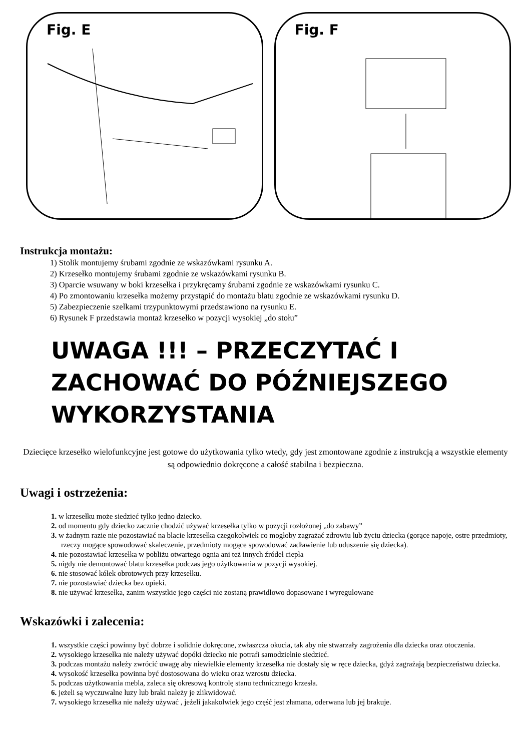Fig. E Fig. F
Instrukcja montażu:
1) Stolik montujemy śrubami zgodnie ze wskazówkami rysunku A.
2) Krzesełko montujemy śrubami zgodnie ze wskazówkami rysunku B.
3) Oparcie wsuwany w boki krzesełka i przykręcamy śrubami zgodnie ze wskazówkami rysunku C.
4) Po zmontowaniu krzesełka możemy przystąpić do montażu blatu zgodnie ze wskazówkami rysunku D.
5) Zabezpieczenie szelkami trzypunktowymi przedstawiono na rysunku E.
6) Rysunek F przedstawia montaż krzesełko w pozycji wysokiej „do stołu”
UWAGA !!! – PRZECZYTAĆ I ZACHOWAĆ DO PÓŹNIEJSZEGO WYKORZYSTANIA
Dziecięce krzesełko wielofunkcyjne jest gotowe do użytkowania tylko wtedy, gdy jest zmontowane zgodnie z instrukcją a wszystkie elementy są odpowiednio dokręcone a całość stabilna i bezpieczna.
Uwagi i ostrzeżenia:
1. w krzesełku może siedzieć tylko jedno dziecko.
2. od momentu gdy dziecko zacznie chodzić używać krzesełka tylko w pozycji rozłożonej „do zabawy”
3. w żadnym razie nie pozostawiać na blacie krzesełka czegokolwiek co mogłoby zagrażać zdrowiu lub życiu dziecka (gorące napoje, ostre przedmioty, rzeczy mogące spowodować skaleczenie, przedmioty mogące spowodować zadławienie lub uduszenie się dziecka).
4. nie pozostawiać krzesełka w pobliżu otwartego ognia ani też innych źródeł ciepła
5. nigdy nie demontować blatu krzesełka podczas jego użytkowania w pozycji wysokiej.
6. nie stosować kółek obrotowych przy krzesełku.
7. nie pozostawiać dziecka bez opieki.
8. nie używać krzesełka, zanim wszystkie jego części nie zostaną prawidłowo dopasowane i wyregulowane
Wskazówki i zalecenia:
1. wszystkie części powinny być dobrze i solidnie dokręcone, zwłaszcza okucia, tak aby nie stwarzały zagrożenia dla dziecka oraz otoczenia.
2. wysokiego krzesełka nie należy używać dopóki dziecko nie potrafi samodzielnie siedzieć.
3. podczas montażu należy zwrócić uwagę aby niewielkie elementy krzesełka nie dostały się w ręce dziecka, gdyż zagrażają bezpieczeństwu dziecka.
4. wysokość krzesełka powinna być dostosowana do wieku oraz wzrostu dziecka.
5. podczas użytkowania mebla, zaleca się okresową kontrolę stanu technicznego krzesła.
6. jeżeli są wyczuwalne luzy lub braki należy je zlikwidować.
7. wysokiego krzesełka nie należy używać , jeżeli jakakolwiek jego część jest złamana, oderwana lub jej brakuje.